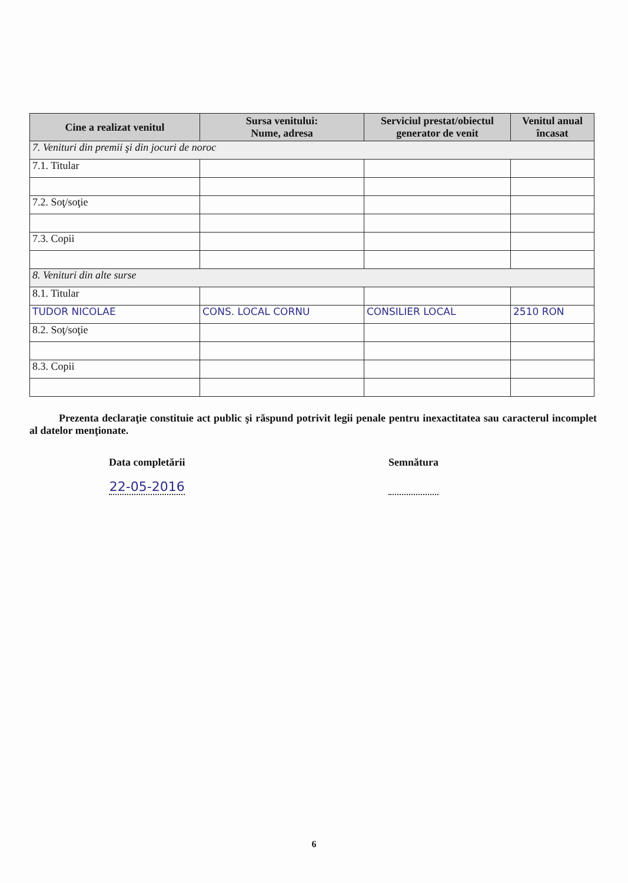| Cine a realizat venitul | Sursa venitului: Nume, adresa | Serviciul prestat/obiectul generator de venit | Venitul anual încasat |
| --- | --- | --- | --- |
| 7. Venituri din premii şi din jocuri de noroc | | | |
| 7.1. Titular | | | |
| 7.2. Soţ/soţie | | | |
| 7.3. Copii | | | |
| 8. Venituri din alte surse | | | |
| 8.1. Titular | | | |
| TUDOR NICOLAE | CONS. LOCAL CORNU | CONSILIER LOCAL | 2510 RON |
| 8.2. Soţ/soţie | | | |
| 8.3. Copii | | | |
Prezenta declaraţie constituie act public şi răspund potrivit legii penale pentru inexactitatea sau caracterul incomplet al datelor menţionate.
Data completării
22-05-2016
Semnătura
6